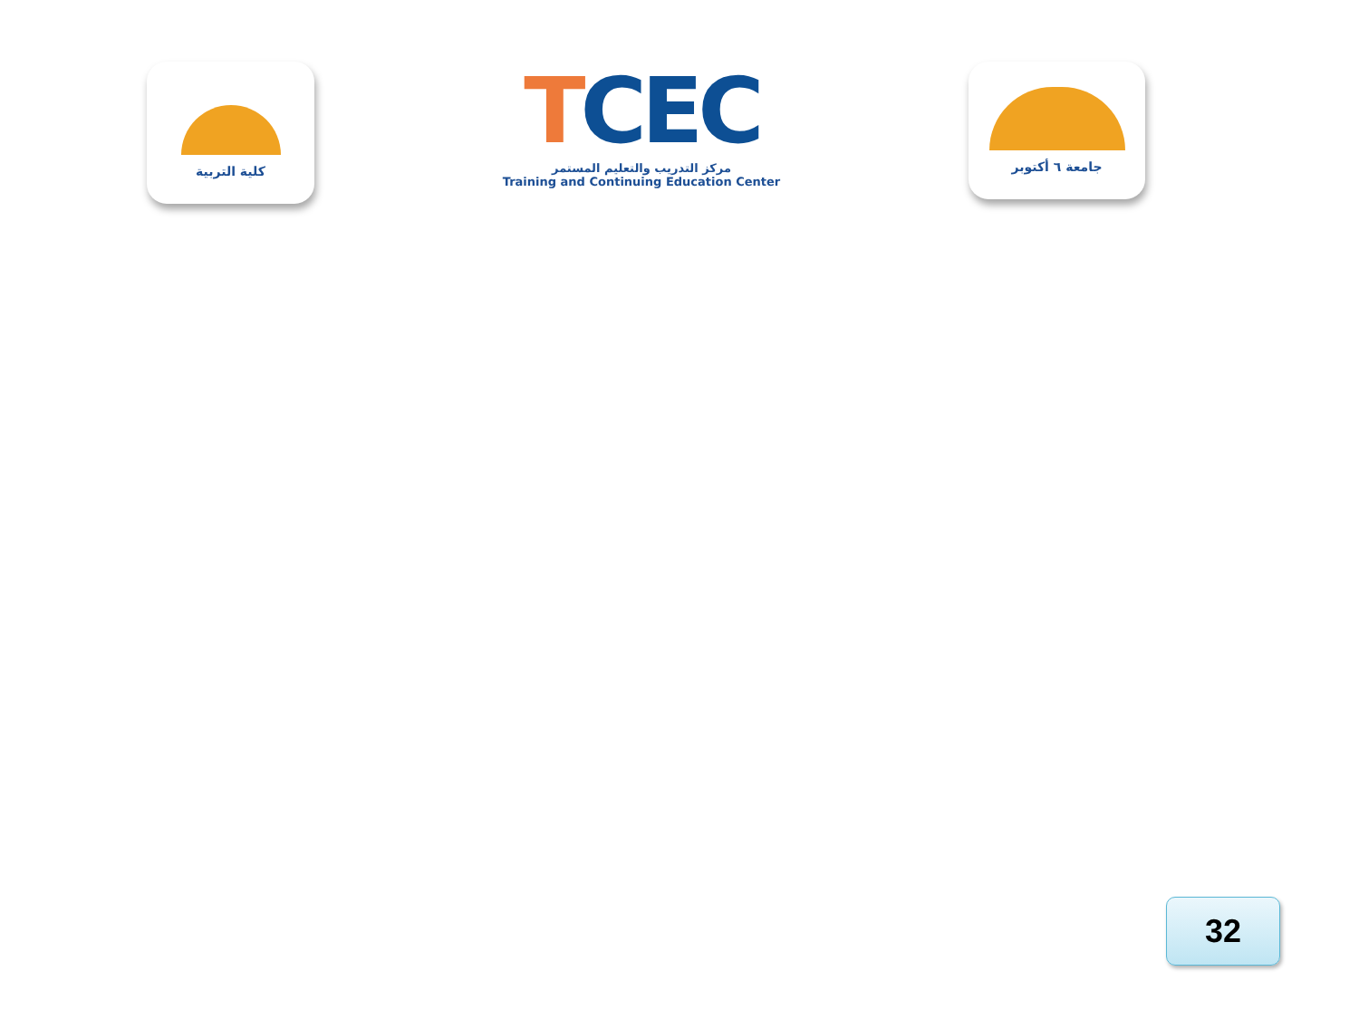كلية التربية
TCEC
مركز التدريب والتعليم المستمر
Training and Continuing Education Center
جامعة ٦ أكتوبر
32